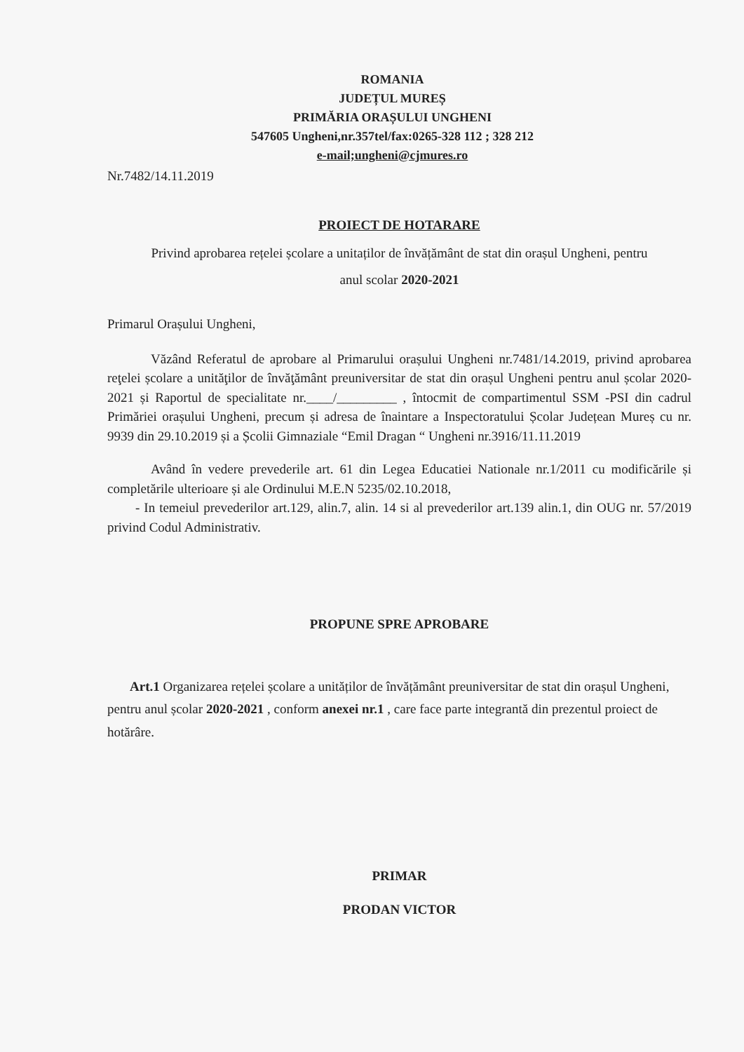ROMANIA
JUDEȚUL MUREȘ
PRIMĂRIA ORAȘULUI UNGHENI
547605 Ungheni,nr.357tel/fax:0265-328 112 ; 328 212
e-mail;ungheni@cjmures.ro
Nr.7482/14.11.2019
PROIECT DE HOTARARE
Privind aprobarea rețelei școlare a unitaților de învățământ de stat din orașul Ungheni, pentru
anul scolar 2020-2021
Primarul Orașului Ungheni,
Văzând Referatul de aprobare al Primarului orașului Ungheni nr.7481/14.2019, privind aprobarea reţelei școlare a unităţilor de învăţământ preuniversitar de stat din orașul Ungheni pentru anul școlar 2020-2021 și Raportul de specialitate nr.____/_________ , întocmit de compartimentul SSM -PSI din cadrul Primăriei orașului Ungheni, precum și adresa de înaintare a Inspectoratului Școlar Județean Mureș cu nr. 9939 din 29.10.2019 și a Școlii Gimnaziale “Emil Dragan “ Ungheni nr.3916/11.11.2019
Având în vedere prevederile art. 61 din Legea Educatiei Nationale nr.1/2011 cu modificările și completările ulterioare și ale Ordinului M.E.N 5235/02.10.2018,
- In temeiul prevederilor art.129, alin.7, alin. 14 si al prevederilor art.139 alin.1, din OUG nr. 57/2019 privind Codul Administrativ.
PROPUNE SPRE APROBARE
Art.1 Organizarea rețelei școlare a unităților de învățământ preuniversitar de stat din orașul Ungheni, pentru anul școlar 2020-2021 , conform anexei nr.1 , care face parte integrantă din prezentul proiect de hotărâre.
PRIMAR
PRODAN VICTOR